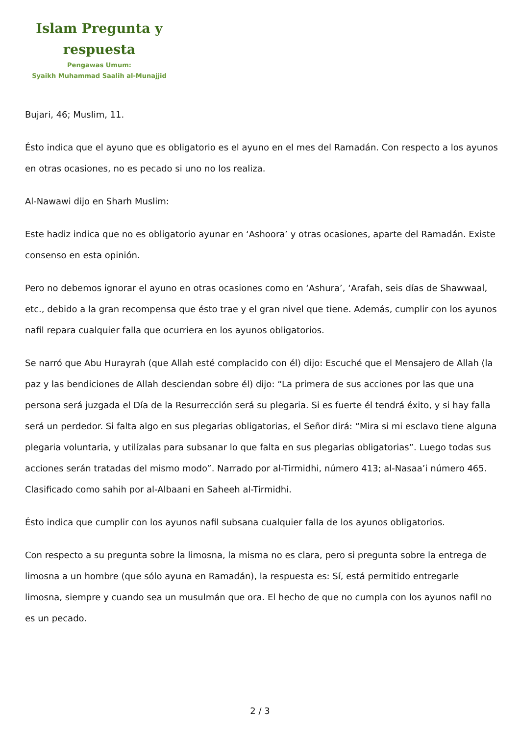Islam Pregunta y respuesta
Pengawas Umum:
Syaikh Muhammad Saalih al-Munajjid
Bujari, 46; Muslim, 11.
Ésto indica que el ayuno que es obligatorio es el ayuno en el mes del Ramadán. Con respecto a los ayunos en otras ocasiones, no es pecado si uno no los realiza.
Al-Nawawi dijo en Sharh Muslim:
Este hadiz indica que no es obligatorio ayunar en ‘Ashoora’ y otras ocasiones, aparte del Ramadán. Existe consenso en esta opinión.
Pero no debemos ignorar el ayuno en otras ocasiones como en ‘Ashura’, ‘Arafah, seis días de Shawwaal, etc., debido a la gran recompensa que ésto trae y el gran nivel que tiene. Además, cumplir con los ayunos nafil repara cualquier falla que ocurriera en los ayunos obligatorios.
Se narró que Abu Hurayrah (que Allah esté complacido con él) dijo: Escuché que el Mensajero de Allah (la paz y las bendiciones de Allah desciendan sobre él) dijo: “La primera de sus acciones por las que una persona será juzgada el Día de la Resurrección será su plegaria. Si es fuerte él tendrá éxito, y si hay falla será un perdedor. Si falta algo en sus plegarias obligatorias, el Señor dirá: “Mira si mi esclavo tiene alguna plegaria voluntaria, y utilízalas para subsanar lo que falta en sus plegarias obligatorias”. Luego todas sus acciones serán tratadas del mismo modo”. Narrado por al-Tirmidhi, número 413; al-Nasaa’i número 465. Clasificado como sahih por al-Albaani en Saheeh al-Tirmidhi.
Ésto indica que cumplir con los ayunos nafil subsana cualquier falla de los ayunos obligatorios.
Con respecto a su pregunta sobre la limosna, la misma no es clara, pero si pregunta sobre la entrega de limosna a un hombre (que sólo ayuna en Ramadán), la respuesta es: Sí, está permitido entregarle limosna, siempre y cuando sea un musulmán que ora. El hecho de que no cumpla con los ayunos nafil no es un pecado.
2 / 3